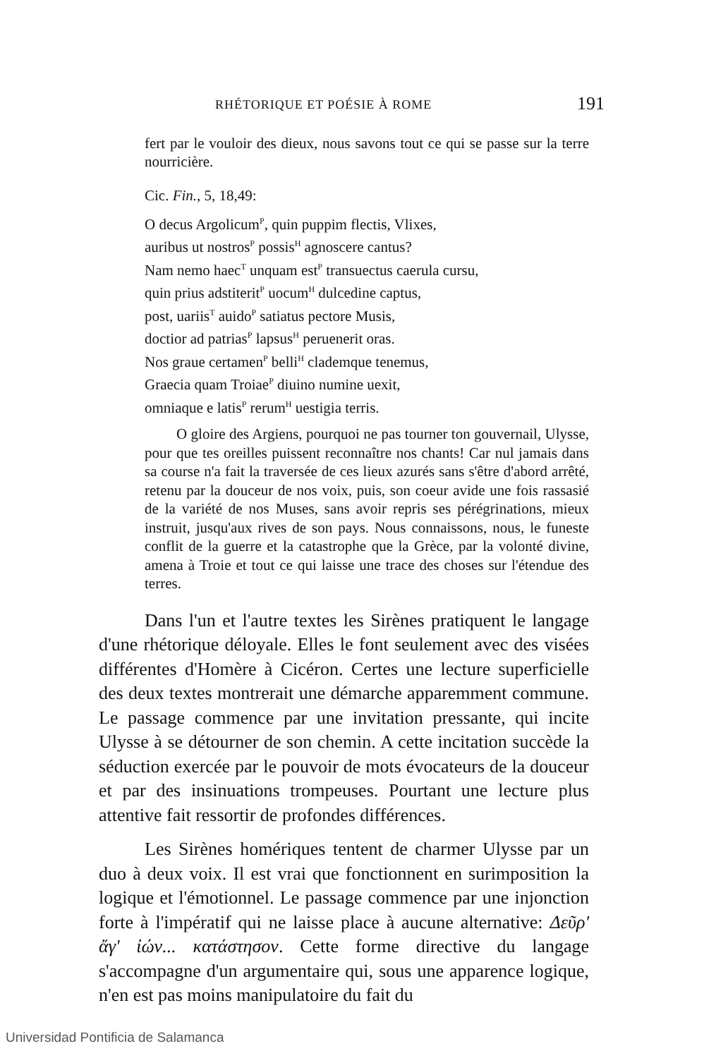RHÉTORIQUE ET POÉSIE À ROME 191
fert par le vouloir des dieux, nous savons tout ce qui se passe sur la terre nourricière.
Cic. Fin., 5, 18,49:
O decus Argolicum<sup>P</sup>, quin puppim flectis, Vlixes,
auribus ut nostros<sup>P</sup> possis<sup>H</sup> agnoscere cantus?
Nam nemo haec<sup>T</sup> unquam est<sup>P</sup> transuectus caerula cursu,
quin prius adstiterit<sup>P</sup> uocum<sup>H</sup> dulcedine captus,
post, uariis<sup>T</sup> auido<sup>P</sup> satiatus pectore Musis,
doctior ad patrias<sup>P</sup> lapsus<sup>H</sup> peruenerit oras.
Nos graue certamen<sup>P</sup> belli<sup>H</sup> clademque tenemus,
Graecia quam Troiae<sup>P</sup> diuino numine uexit,
omniaque e latis<sup>P</sup> rerum<sup>H</sup> uestigia terris.
O gloire des Argiens, pourquoi ne pas tourner ton gouvernail, Ulysse, pour que tes oreilles puissent reconnaître nos chants! Car nul jamais dans sa course n'a fait la traversée de ces lieux azurés sans s'être d'abord arrêté, retenu par la douceur de nos voix, puis, son coeur avide une fois rassasié de la variété de nos Muses, sans avoir repris ses pérégrinations, mieux instruit, jusqu'aux rives de son pays. Nous connaissons, nous, le funeste conflit de la guerre et la catastrophe que la Grèce, par la volonté divine, amena à Troie et tout ce qui laisse une trace des choses sur l'étendue des terres.
Dans l'un et l'autre textes les Sirènes pratiquent le langage d'une rhétorique déloyale. Elles le font seulement avec des visées différentes d'Homère à Cicéron. Certes une lecture superficielle des deux textes montrerait une démarche apparemment commune. Le passage commence par une invitation pressante, qui incite Ulysse à se détourner de son chemin. A cette incitation succède la séduction exercée par le pouvoir de mots évocateurs de la douceur et par des insinuations trompeuses. Pourtant une lecture plus attentive fait ressortir de profondes différences.
Les Sirènes homériques tentent de charmer Ulysse par un duo à deux voix. Il est vrai que fonctionnent en surimposition la logique et l'émotionnel. Le passage commence par une injonction forte à l'impératif qui ne laisse place à aucune alternative: Δεῦρ' ἄγ' ἰών... κατάστησον. Cette forme directive du langage s'accompagne d'un argumentaire qui, sous une apparence logique, n'en est pas moins manipulatoire du fait du
Universidad Pontificia de Salamanca